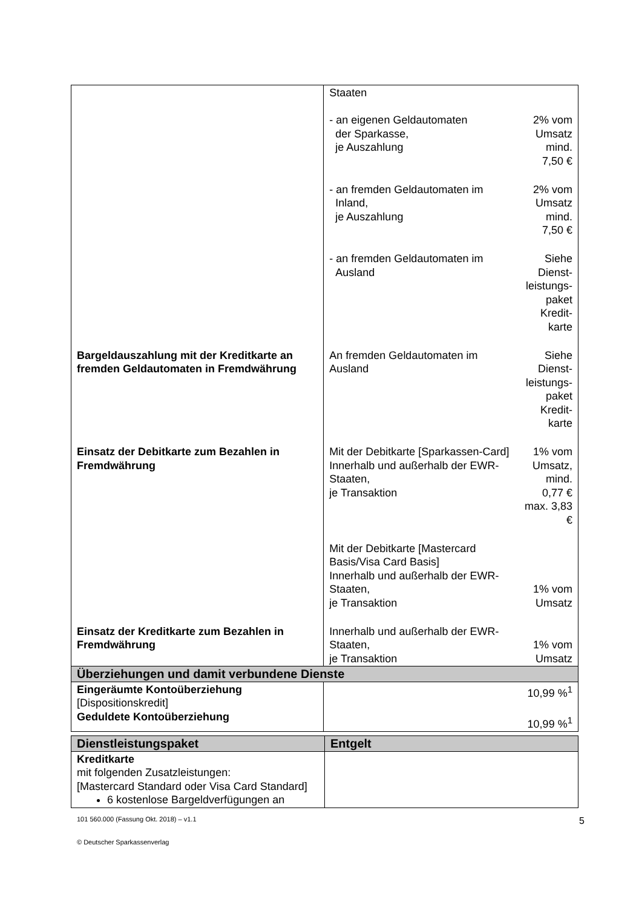| | Staaten - an eigenen Geldautomaten der Sparkasse, je Auszahlung | 2% vom Umsatz mind. 7,50 € |
| | - an fremden Geldautomaten im Inland, je Auszahlung | 2% vom Umsatz mind. 7,50 € |
| | - an fremden Geldautomaten im Ausland | Siehe Dienst-leistungs-paket Kredit-karte |
| Bargeldauszahlung mit der Kreditkarte an fremden Geldautomaten in Fremdwährung | An fremden Geldautomaten im Ausland | Siehe Dienst-leistungs-paket Kredit-karte |
| Einsatz der Debitkarte zum Bezahlen in Fremdwährung | Mit der Debitkarte [Sparkassen-Card] Innerhalb und außerhalb der EWR-Staaten, je Transaktion | 1% vom Umsatz, mind. 0,77 € max. 3,83 € |
| | Mit der Debitkarte [Mastercard Basis/Visa Card Basis] Innerhalb und außerhalb der EWR-Staaten, je Transaktion | 1% vom Umsatz |
| Einsatz der Kreditkarte zum Bezahlen in Fremdwährung | Innerhalb und außerhalb der EWR-Staaten, je Transaktion | 1% vom Umsatz |
| Überziehungen und damit verbundene Dienste | | |
| Eingeräumte Kontoüberziehung [Dispositionskredit] Geduldete Kontoüberziehung | 10,99 %<sup>1</sup> 10,99 %<sup>1</sup> | |
| Dienstleistungspaket | Entgelt |
| --- | --- |
| Kreditkarte mit folgenden Zusatzleistungen: [Mastercard Standard oder Visa Card Standard] 6 kostenlose Bargeldverfügungen an | |
101 560.000 (Fassung Okt. 2018) – v1.1 5
© Deutscher Sparkassenverlag